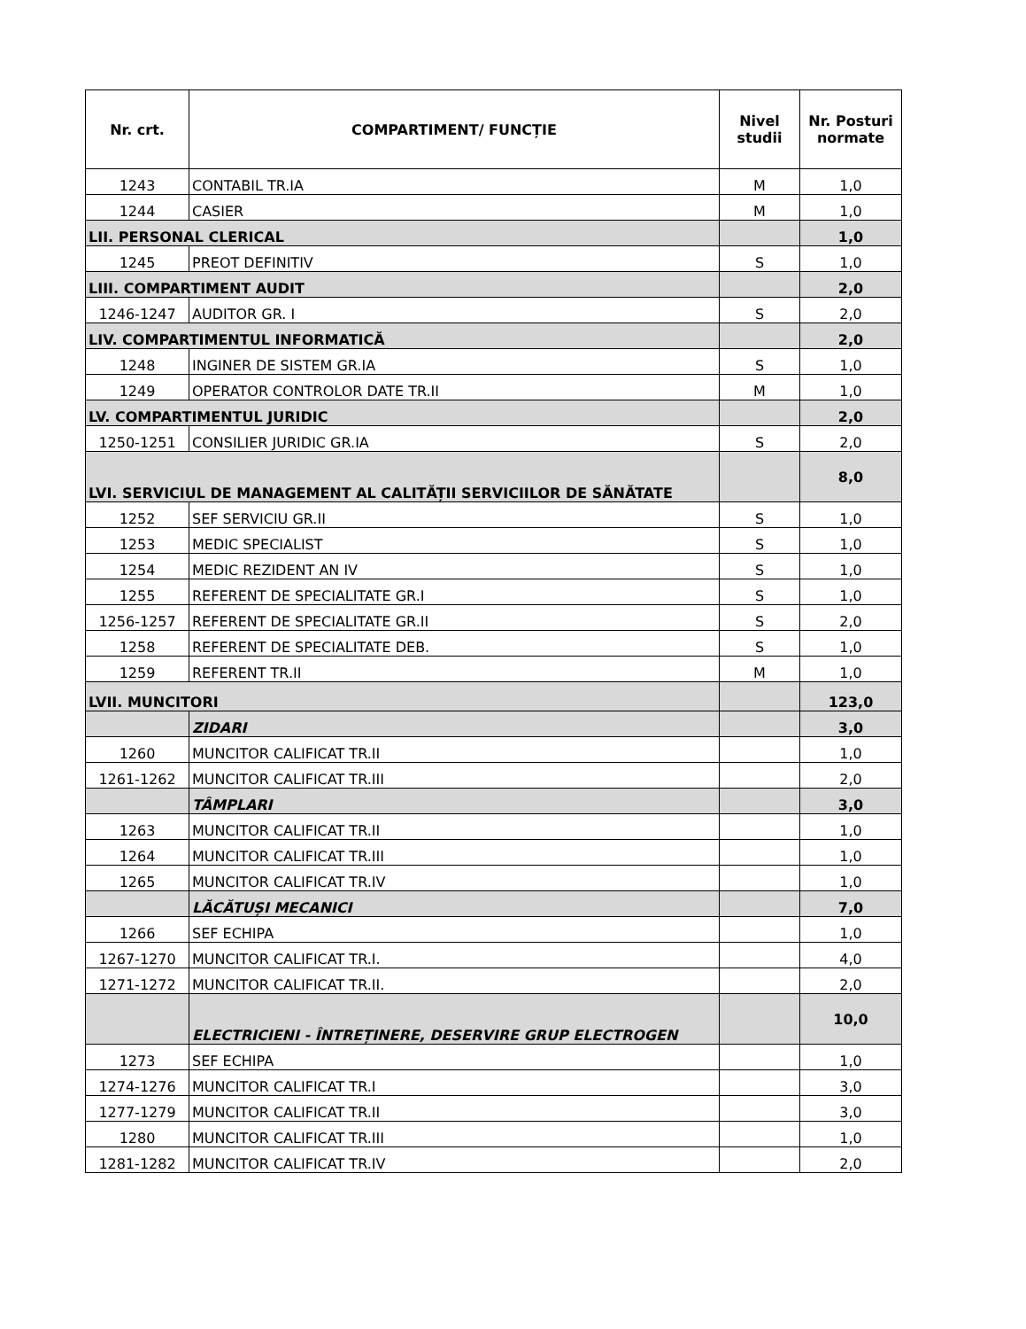| Nr. crt. | COMPARTIMENT/ FUNCȚIE | Nivel studii | Nr. Posturi normate |
| --- | --- | --- | --- |
| 1243 | CONTABIL TR.IA | M | 1,0 |
| 1244 | CASIER | M | 1,0 |
| LII. PERSONAL CLERICAL | | | 1,0 |
| 1245 | PREOT DEFINITIV | S | 1,0 |
| LIII. COMPARTIMENT AUDIT | | | 2,0 |
| 1246-1247 | AUDITOR GR. I | S | 2,0 |
| LIV. COMPARTIMENTUL INFORMATICĂ | | | 2,0 |
| 1248 | INGINER DE SISTEM GR.IA | S | 1,0 |
| 1249 | OPERATOR CONTROLOR DATE TR.II | M | 1,0 |
| LV. COMPARTIMENTUL JURIDIC | | | 2,0 |
| 1250-1251 | CONSILIER JURIDIC GR.IA | S | 2,0 |
| LVI. SERVICIUL DE MANAGEMENT AL CALITĂȚII SERVICIILOR DE SĂNĂTATE | | | 8,0 |
| 1252 | SEF SERVICIU GR.II | S | 1,0 |
| 1253 | MEDIC SPECIALIST | S | 1,0 |
| 1254 | MEDIC REZIDENT AN IV | S | 1,0 |
| 1255 | REFERENT DE SPECIALITATE GR.I | S | 1,0 |
| 1256-1257 | REFERENT DE SPECIALITATE GR.II | S | 2,0 |
| 1258 | REFERENT DE SPECIALITATE DEB. | S | 1,0 |
| 1259 | REFERENT TR.II | M | 1,0 |
| LVII. MUNCITORI | | | 123,0 |
| | ZIDARI | | 3,0 |
| 1260 | MUNCITOR CALIFICAT TR.II | | 1,0 |
| 1261-1262 | MUNCITOR CALIFICAT TR.III | | 2,0 |
| | TÂMPLARI | | 3,0 |
| 1263 | MUNCITOR CALIFICAT TR.II | | 1,0 |
| 1264 | MUNCITOR CALIFICAT TR.III | | 1,0 |
| 1265 | MUNCITOR CALIFICAT TR.IV | | 1,0 |
| | LĂCĂTUȘI MECANICI | | 7,0 |
| 1266 | SEF ECHIPA | | 1,0 |
| 1267-1270 | MUNCITOR CALIFICAT TR.I. | | 4,0 |
| 1271-1272 | MUNCITOR CALIFICAT TR.II. | | 2,0 |
| | ELECTRICIENI - ÎNTREȚINERE, DESERVIRE GRUP ELECTROGEN | | 10,0 |
| 1273 | SEF ECHIPA | | 1,0 |
| 1274-1276 | MUNCITOR CALIFICAT TR.I | | 3,0 |
| 1277-1279 | MUNCITOR CALIFICAT TR.II | | 3,0 |
| 1280 | MUNCITOR CALIFICAT TR.III | | 1,0 |
| 1281-1282 | MUNCITOR CALIFICAT TR.IV | | 2,0 |